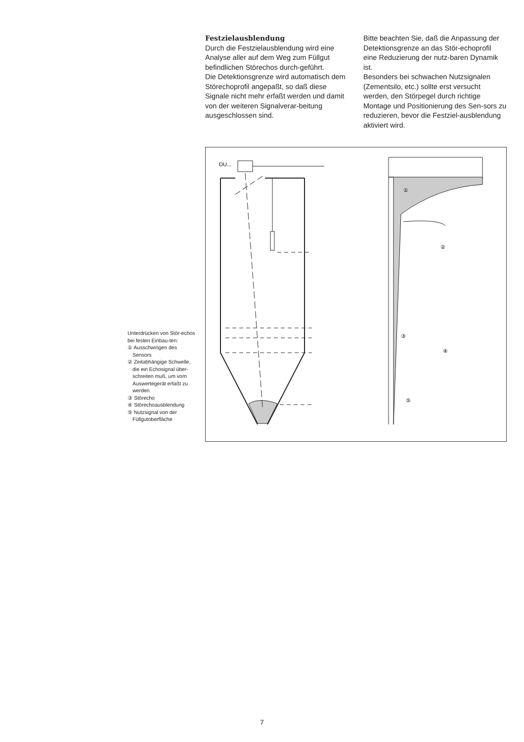Festzielausblendung
Durch die Festzielausblendung wird eine Analyse aller auf dem Weg zum Füllgut befindlichen Störechos durch-geführt.
Die Detektionsgrenze wird automatisch dem Störechoprofil angepaßt, so daß diese Signale nicht mehr erfaßt werden und damit von der weiteren Signalverar-beitung ausgeschlossen sind.
Bitte beachten Sie, daß die Anpassung der Detektionsgrenze an das Stör-echoprofil eine Reduzierung der nutz-baren Dynamik ist.
Besonders bei schwachen Nutzsignalen (Zementsilo, etc.) sollte erst versucht werden, den Störpegel durch richtige Montage und Positionierung des Sen-sors zu reduzieren, bevor die Festziel-ausblendung aktiviert wird.
Unterdrücken von Stör-echos bei festen Einbau-ten:
① Ausschwingen des Sensors
② Zeitabhängige Schwelle, die ein Echosignal über-schreiten muß, um vom Auswertegerät erfaßt zu werden.
③ Störecho
④ Störechoausblendung
⑤ Nutzsignal von der Füllgutoberfläche
DU...
①
②
③
④
⑤
7